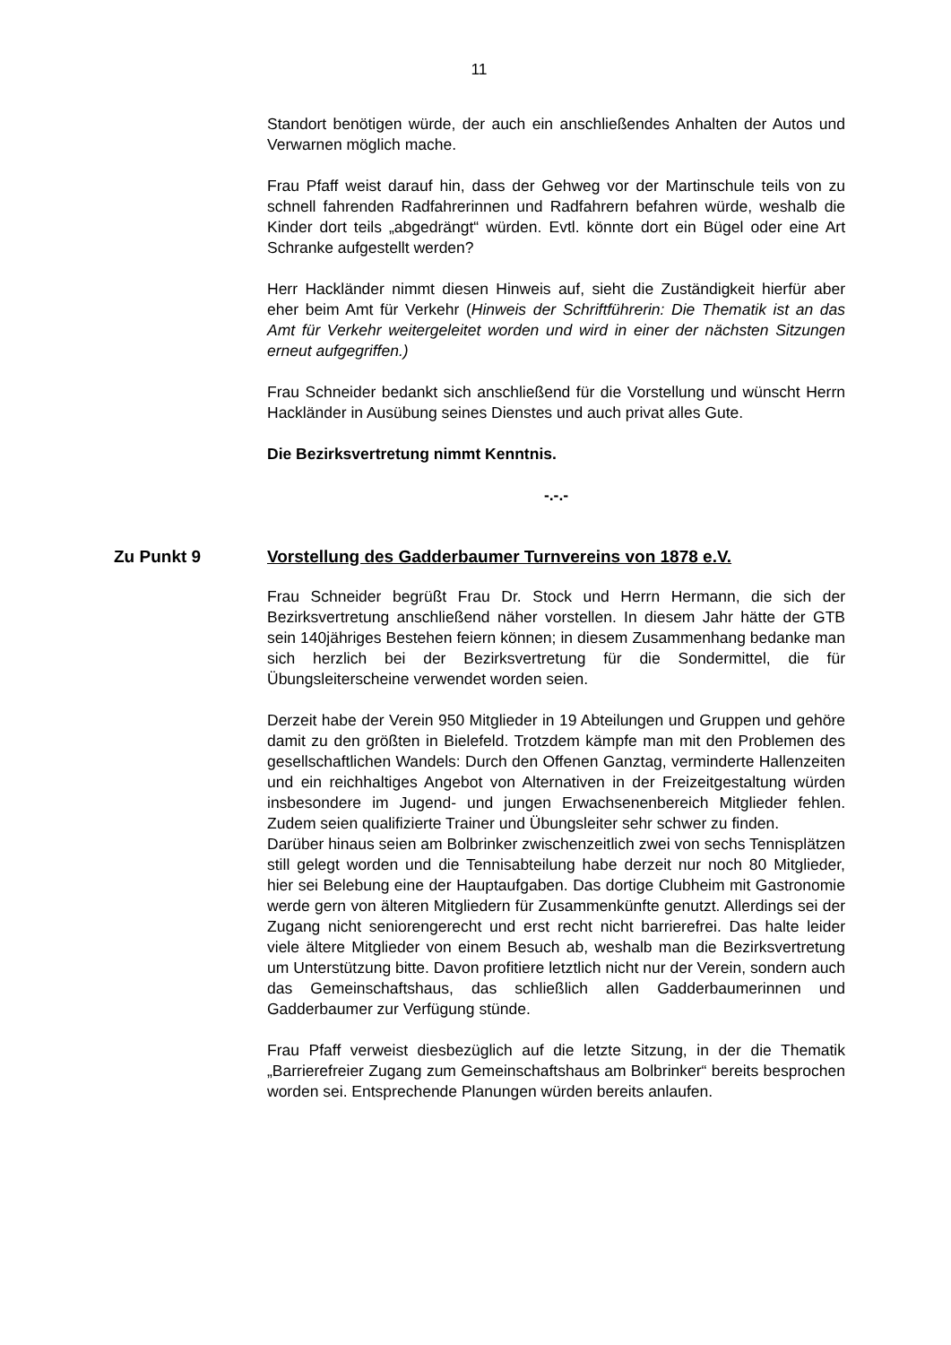11
Standort benötigen würde, der auch ein anschließendes Anhalten der Autos und Verwarnen möglich mache.
Frau Pfaff weist darauf hin, dass der Gehweg vor der Martinschule teils von zu schnell fahrenden Radfahrerinnen und Radfahrern befahren würde, weshalb die Kinder dort teils „abgedrängt“ würden. Evtl. könnte dort ein Bügel oder eine Art Schranke aufgestellt werden?
Herr Hackländer nimmt diesen Hinweis auf, sieht die Zuständigkeit hierfür aber eher beim Amt für Verkehr (Hinweis der Schriftführerin: Die Thematik ist an das Amt für Verkehr weitergeleitet worden und wird in einer der nächsten Sitzungen erneut aufgegriffen.)
Frau Schneider bedankt sich anschließend für die Vorstellung und wünscht Herrn Hackländer in Ausübung seines Dienstes und auch privat alles Gute.
Die Bezirksvertretung nimmt Kenntnis.
-.-.-
Zu Punkt 9 Vorstellung des Gadderbaumer Turnvereins von 1878 e.V.
Frau Schneider begrüßt Frau Dr. Stock und Herrn Hermann, die sich der Bezirksvertretung anschließend näher vorstellen. In diesem Jahr hätte der GTB sein 140jähriges Bestehen feiern können; in diesem Zusammenhang bedanke man sich herzlich bei der Bezirksvertretung für die Sondermittel, die für Übungsleiterscheine verwendet worden seien.
Derzeit habe der Verein 950 Mitglieder in 19 Abteilungen und Gruppen und gehöre damit zu den größten in Bielefeld. Trotzdem kämpfe man mit den Problemen des gesellschaftlichen Wandels: Durch den Offenen Ganztag, verminderte Hallenzeiten und ein reichhaltiges Angebot von Alternativen in der Freizeitgestaltung würden insbesondere im Jugend- und jungen Erwachsenenbereich Mitglieder fehlen. Zudem seien qualifizierte Trainer und Übungsleiter sehr schwer zu finden.
Darüber hinaus seien am Bolbrinker zwischenzeitlich zwei von sechs Tennisplätzen still gelegt worden und die Tennisabteilung habe derzeit nur noch 80 Mitglieder, hier sei Belebung eine der Hauptaufgaben. Das dortige Clubheim mit Gastronomie werde gern von älteren Mitgliedern für Zusammenkünfte genutzt. Allerdings sei der Zugang nicht seniorengerecht und erst recht nicht barrierefrei. Das halte leider viele ältere Mitglieder von einem Besuch ab, weshalb man die Bezirksvertretung um Unterstützung bitte. Davon profitiere letztlich nicht nur der Verein, sondern auch das Gemeinschaftshaus, das schließlich allen Gadderbaumerinnen und Gadderbaumer zur Verfügung stünde.
Frau Pfaff verweist diesbezüglich auf die letzte Sitzung, in der die Thematik „Barrierefreier Zugang zum Gemeinschaftshaus am Bolbrinker“ bereits besprochen worden sei. Entsprechende Planungen würden bereits anlaufen.